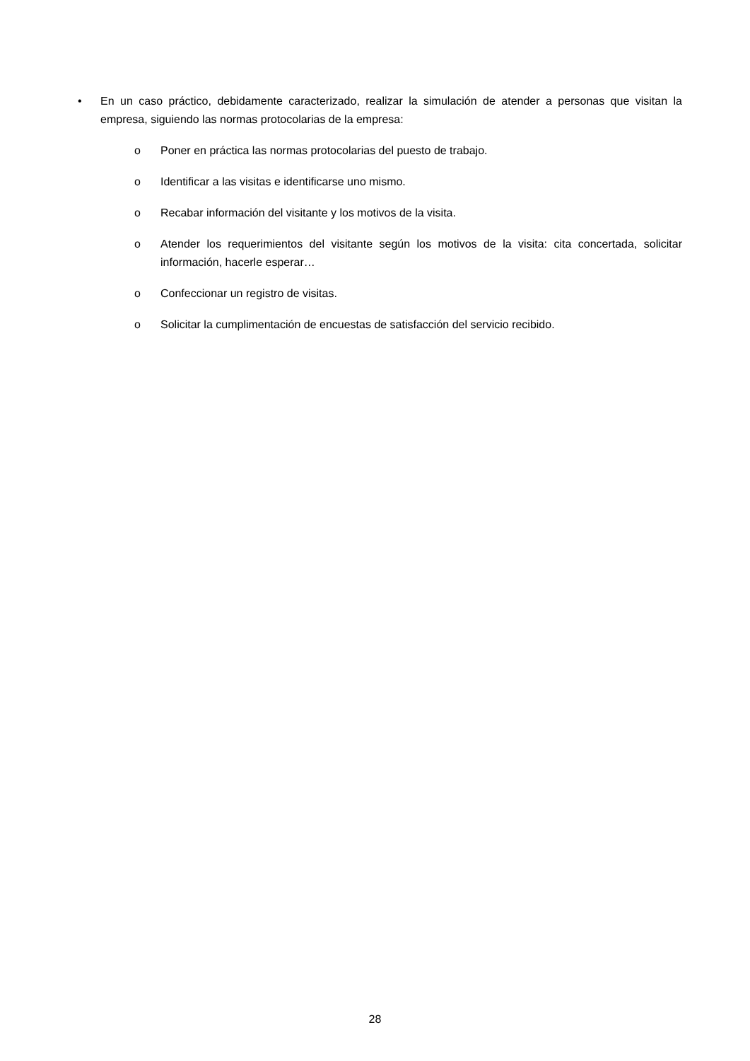• En un caso práctico, debidamente caracterizado, realizar la simulación de atender a personas que visitan la empresa, siguiendo las normas protocolarias de la empresa:
o Poner en práctica las normas protocolarias del puesto de trabajo.
o Identificar a las visitas e identificarse uno mismo.
o Recabar información del visitante y los motivos de la visita.
o Atender los requerimientos del visitante según los motivos de la visita: cita concertada, solicitar información, hacerle esperar…
o Confeccionar un registro de visitas.
o Solicitar la cumplimentación de encuestas de satisfacción del servicio recibido.
28